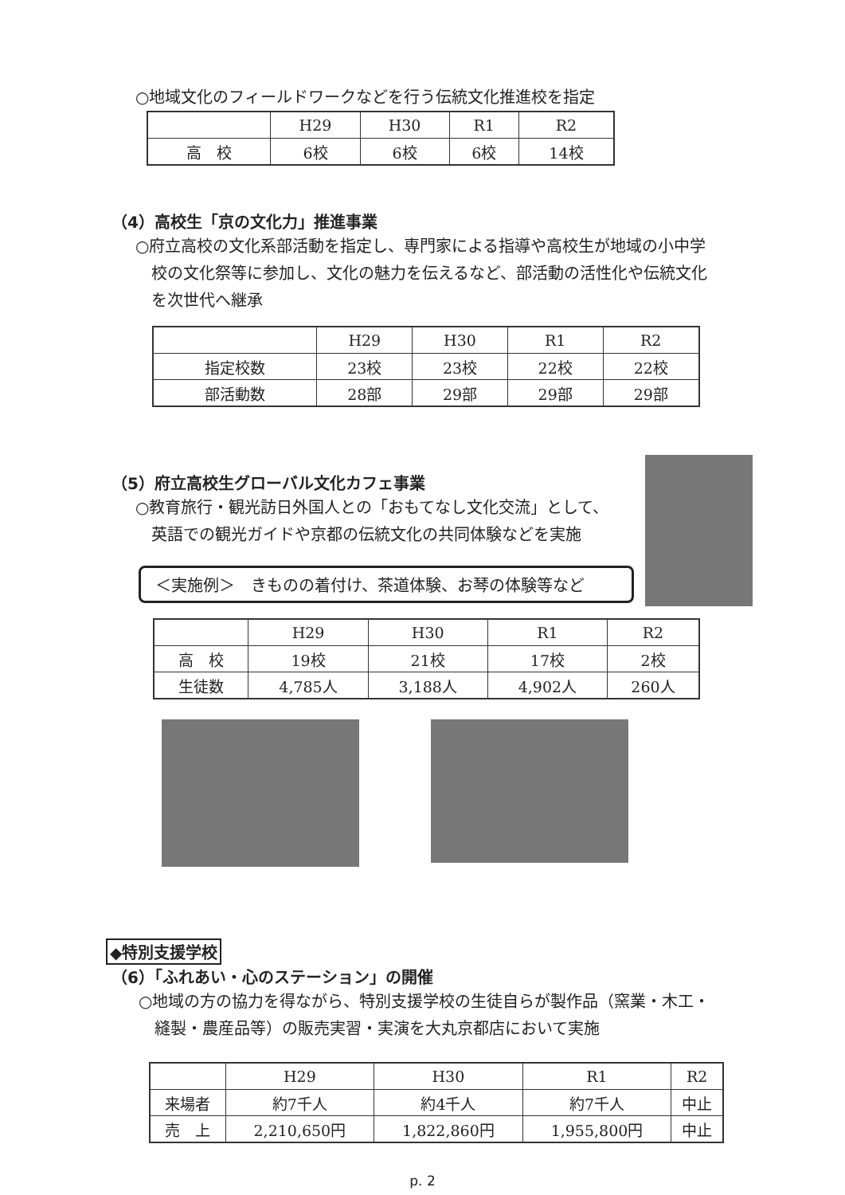○地域文化のフィールドワークなどを行う伝統文化推進校を指定
| | H29 | H30 | R1 | R2 |
| --- | --- | --- | --- | --- |
| 高 校 | 6校 | 6校 | 6校 | 14校 |
（4）高校生「京の文化力」推進事業
○府立高校の文化系部活動を指定し、専門家による指導や高校生が地域の小中学
　校の文化祭等に参加し、文化の魅力を伝えるなど、部活動の活性化や伝統文化
　を次世代へ継承
| | H29 | H30 | R1 | R2 |
| --- | --- | --- | --- | --- |
| 指定校数 | 23校 | 23校 | 22校 | 22校 |
| 部活動数 | 28部 | 29部 | 29部 | 29部 |
（5）府立高校生グローバル文化カフェ事業
○教育旅行・観光訪日外国人との「おもてなし文化交流」として、
　英語での観光ガイドや京都の伝統文化の共同体験などを実施
＜実施例＞　きものの着付け、茶道体験、お琴の体験等など
| | H29 | H30 | R1 | R2 |
| --- | --- | --- | --- | --- |
| 高 校 | 19校 | 21校 | 17校 | 2校 |
| 生徒数 | 4,785人 | 3,188人 | 4,902人 | 260人 |
◆特別支援学校
（6）「ふれあい・心のステーション」の開催
○地域の方の協力を得ながら、特別支援学校の生徒自らが製作品（窯業・木工・
　縫製・農産品等）の販売実習・実演を大丸京都店において実施
| | H29 | H30 | R1 | R2 |
| --- | --- | --- | --- | --- |
| 来場者 | 約7千人 | 約4千人 | 約7千人 | 中止 |
| 売 上 | 2,210,650円 | 1,822,860円 | 1,955,800円 | 中止 |
p. 2